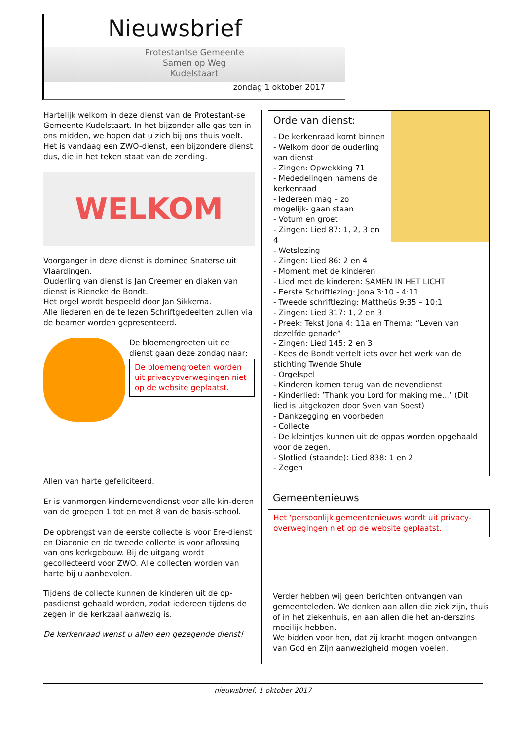Nieuwsbrief
Protestantse Gemeente
Samen op Weg
Kudelstaart
zondag 1 oktober 2017
Hartelijk welkom in deze dienst van de Protestant-se Gemeente Kudelstaart. In het bijzonder alle gas-ten in ons midden, we hopen dat u zich bij ons thuis voelt. Het is vandaag een ZWO-dienst, een bijzondere dienst dus, die in het teken staat van de zending.
WELKOM
Voorganger in deze dienst is dominee Snaterse uit Vlaardingen.
Ouderling van dienst is Jan Creemer en diaken van dienst is Rieneke de Bondt.
Het orgel wordt bespeeld door Jan Sikkema.
Alle liederen en de te lezen Schriftgedeelten zullen via de beamer worden gepresenteerd.
De bloemengroeten uit de dienst gaan deze zondag naar:
De bloemengroeten worden uit privacyoverwegingen niet op de website geplaatst.
Allen van harte gefeliciteerd.
Er is vanmorgen kindernevendienst voor alle kin-deren van de groepen 1 tot en met 8 van de basis-school.
De opbrengst van de eerste collecte is voor Ere-dienst en Diaconie en de tweede collecte is voor aflossing van ons kerkgebouw. Bij de uitgang wordt gecollecteerd voor ZWO. Alle collecten worden van harte bij u aanbevolen.
Tijdens de collecte kunnen de kinderen uit de op-pasdienst gehaald worden, zodat iedereen tijdens de zegen in de kerkzaal aanwezig is.
De kerkenraad wenst u allen een gezegende dienst!
Orde van dienst:
- De kerkenraad komt binnen
- Welkom door de ouderling van dienst
- Zingen: Opwekking 71
- Mededelingen namens de kerkenraad
- Iedereen mag – zo mogelijk- gaan staan
- Votum en groet
- Zingen: Lied 87: 1, 2, 3 en 4
- Wetslezing
- Zingen: Lied 86: 2 en 4
- Moment met de kinderen
- Lied met de kinderen: SAMEN IN HET LICHT
- Eerste Schriftlezing: Jona 3:10 - 4:11
- Tweede schriftlezing: Mattheüs 9:35 – 10:1
- Zingen: Lied 317: 1, 2 en 3
- Preek: Tekst Jona 4: 11a en Thema: “Leven van dezelfde genade”
- Zingen: Lied 145: 2 en 3
- Kees de Bondt vertelt iets over het werk van de stichting Twende Shule
- Orgelspel
- Kinderen komen terug van de nevendienst
- Kinderlied: ‘Thank you Lord for making me…’ (Dit lied is uitgekozen door Sven van Soest)
- Dankzegging en voorbeden
- Collecte
- De kleintjes kunnen uit de oppas worden opgehaald voor de zegen.
- Slotlied (staande): Lied 838: 1 en 2
- Zegen
Gemeentenieuws
Het ‘persoonlijk gemeentenieuws wordt uit privacy-overwegingen niet op de website geplaatst.
Verder hebben wij geen berichten ontvangen van gemeenteleden. We denken aan allen die ziek zijn, thuis of in het ziekenhuis, en aan allen die het an-derszins moeilijk hebben.
We bidden voor hen, dat zij kracht mogen ontvangen van God en Zijn aanwezigheid mogen voelen.
nieuwsbrief, 1 oktober 2017